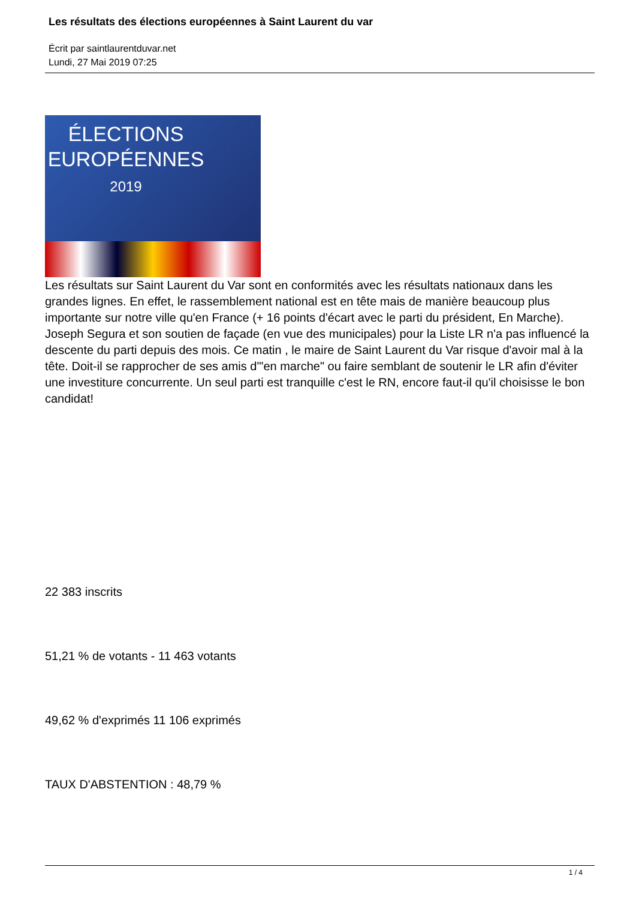Les résultats des élections européennes à Saint Laurent du var
Écrit par saintlaurentduvar.net
Lundi, 27 Mai 2019 07:25
ÉLECTIONS
EUROPÉENNES
2019
Les résultats sur Saint Laurent du Var sont en conformités avec les résultats nationaux dans les grandes lignes. En effet, le rassemblement national est en tête mais de manière beaucoup plus importante sur notre ville qu'en France (+ 16 points d'écart avec le parti du président, En Marche). Joseph Segura et son soutien de façade (en vue des municipales) pour la Liste LR n'a pas influencé la descente du parti depuis des mois. Ce matin , le maire de Saint Laurent du Var risque d'avoir mal à la tête. Doit-il se rapprocher de ses amis d'"en marche" ou faire semblant de soutenir le LR afin d'éviter une investiture concurrente. Un seul parti est tranquille c'est le RN, encore faut-il qu'il choisisse le bon candidat!
22 383 inscrits
51,21 % de votants - 11 463 votants
49,62 % d'exprimés 11 106 exprimés
TAUX D'ABSTENTION : 48,79 %
1 / 4